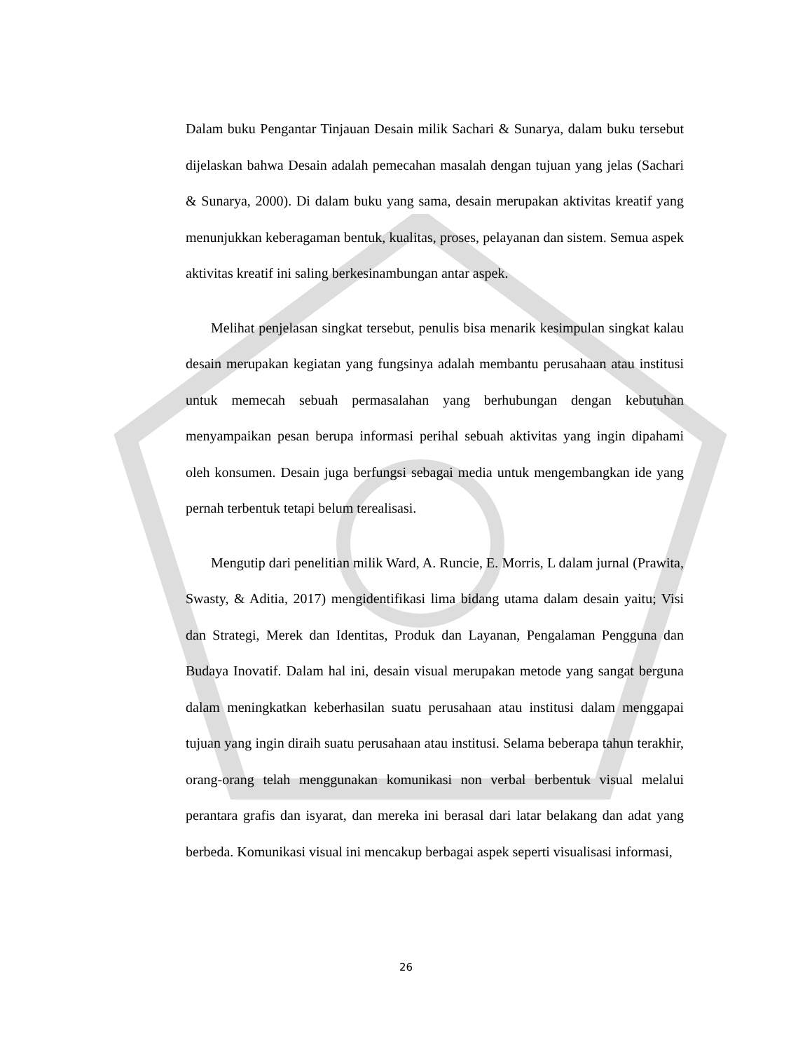Dalam buku Pengantar Tinjauan Desain milik Sachari & Sunarya, dalam buku tersebut dijelaskan bahwa Desain adalah pemecahan masalah dengan tujuan yang jelas (Sachari & Sunarya, 2000). Di dalam buku yang sama, desain merupakan aktivitas kreatif yang menunjukkan keberagaman bentuk, kualitas, proses, pelayanan dan sistem. Semua aspek aktivitas kreatif ini saling berkesinambungan antar aspek.
Melihat penjelasan singkat tersebut, penulis bisa menarik kesimpulan singkat kalau desain merupakan kegiatan yang fungsinya adalah membantu perusahaan atau institusi untuk memecah sebuah permasalahan yang berhubungan dengan kebutuhan menyampaikan pesan berupa informasi perihal sebuah aktivitas yang ingin dipahami oleh konsumen. Desain juga berfungsi sebagai media untuk mengembangkan ide yang pernah terbentuk tetapi belum terealisasi.
Mengutip dari penelitian milik Ward, A. Runcie, E. Morris, L dalam jurnal (Prawita, Swasty, & Aditia, 2017) mengidentifikasi lima bidang utama dalam desain yaitu; Visi dan Strategi, Merek dan Identitas, Produk dan Layanan, Pengalaman Pengguna dan Budaya Inovatif. Dalam hal ini, desain visual merupakan metode yang sangat berguna dalam meningkatkan keberhasilan suatu perusahaan atau institusi dalam menggapai tujuan yang ingin diraih suatu perusahaan atau institusi. Selama beberapa tahun terakhir, orang-orang telah menggunakan komunikasi non verbal berbentuk visual melalui perantara grafis dan isyarat, dan mereka ini berasal dari latar belakang dan adat yang berbeda. Komunikasi visual ini mencakup berbagai aspek seperti visualisasi informasi,
26